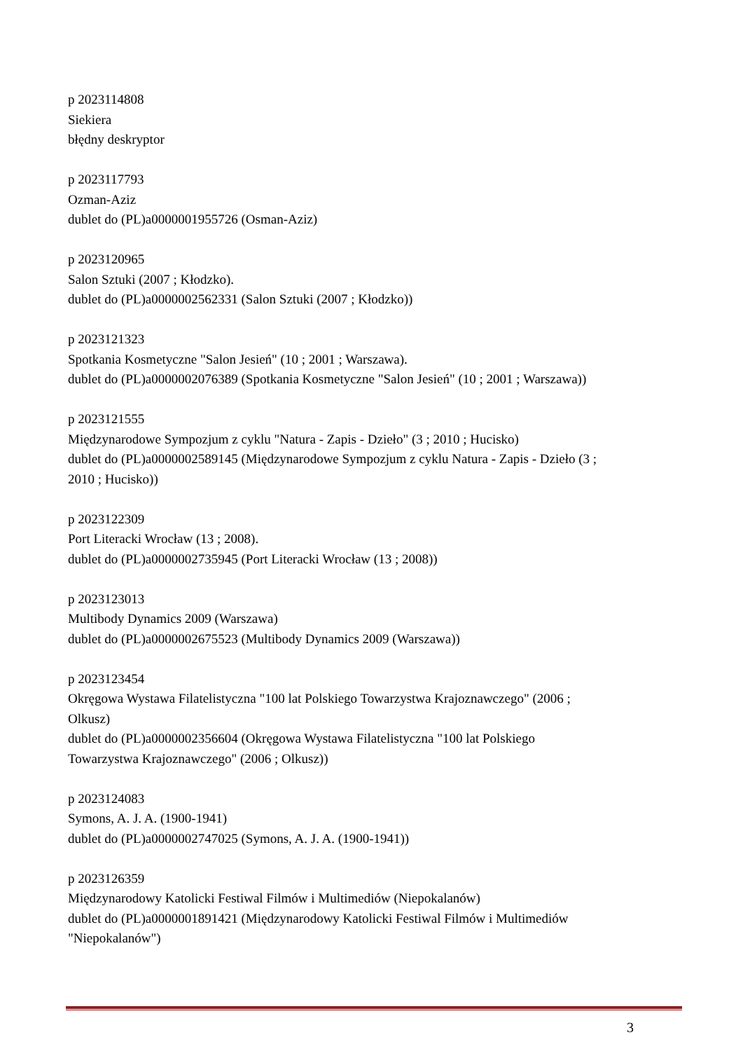p 2023114808
Siekiera
błędny deskryptor
p 2023117793
Ozman-Aziz
dublet do (PL)a0000001955726 (Osman-Aziz)
p 2023120965
Salon Sztuki (2007 ; Kłodzko).
dublet do (PL)a0000002562331 (Salon Sztuki (2007 ; Kłodzko))
p 2023121323
Spotkania Kosmetyczne "Salon Jesień" (10 ; 2001 ; Warszawa).
dublet do (PL)a0000002076389 (Spotkania Kosmetyczne "Salon Jesień" (10 ; 2001 ; Warszawa))
p 2023121555
Międzynarodowe Sympozjum z cyklu "Natura - Zapis - Dzieło" (3 ; 2010 ; Hucisko)
dublet do (PL)a0000002589145 (Międzynarodowe Sympozjum z cyklu Natura - Zapis - Dzieło (3 ;
2010 ; Hucisko))
p 2023122309
Port Literacki Wrocław (13 ; 2008).
dublet do (PL)a0000002735945 (Port Literacki Wrocław (13 ; 2008))
p 2023123013
Multibody Dynamics 2009 (Warszawa)
dublet do (PL)a0000002675523 (Multibody Dynamics 2009 (Warszawa))
p 2023123454
Okręgowa Wystawa Filatelistyczna "100 lat Polskiego Towarzystwa Krajoznawczego" (2006 ;
Olkusz)
dublet do (PL)a0000002356604 (Okręgowa Wystawa Filatelistyczna "100 lat Polskiego
Towarzystwa Krajoznawczego" (2006 ; Olkusz))
p 2023124083
Symons, A. J. A. (1900-1941)
dublet do (PL)a0000002747025 (Symons, A. J. A. (1900-1941))
p 2023126359
Międzynarodowy Katolicki Festiwal Filmów i Multimediów (Niepokalanów)
dublet do (PL)a0000001891421 (Międzynarodowy Katolicki Festiwal Filmów i Multimediów
"Niepokalanów")
3